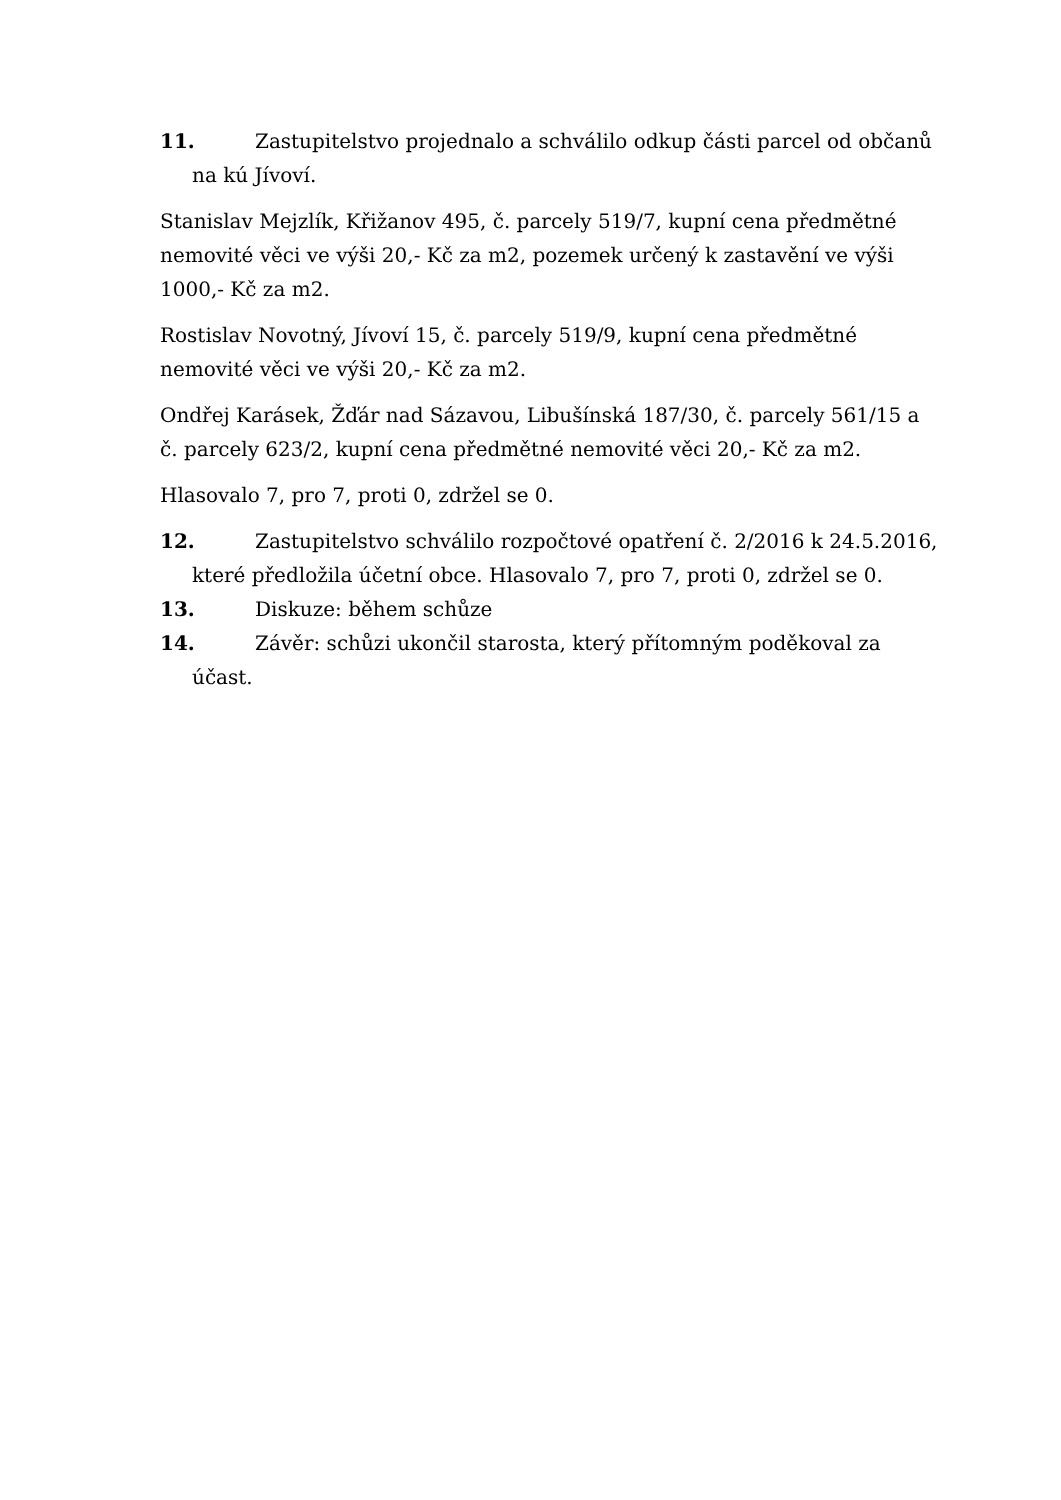11. Zastupitelstvo projednalo a schválilo odkup části parcel od občanů na kú Jívoví.
Stanislav Mejzlík, Křižanov 495, č. parcely 519/7, kupní cena předmětné nemovité věci ve výši 20,- Kč za m2, pozemek určený k zastavění ve výši 1000,- Kč za m2.
Rostislav Novotný, Jívoví 15, č. parcely 519/9, kupní cena předmětné nemovité věci ve výši 20,- Kč za m2.
Ondřej Karásek, Žďár nad Sázavou, Libušínská 187/30, č. parcely 561/15 a č. parcely 623/2, kupní cena předmětné nemovité věci 20,- Kč za m2.
Hlasovalo 7, pro 7, proti 0, zdržel se 0.
12. Zastupitelstvo schválilo rozpočtové opatření č. 2/2016 k 24.5.2016, které předložila účetní obce. Hlasovalo 7, pro 7, proti 0, zdržel se 0.
13. Diskuze: během schůze
14. Závěr: schůzi ukončil starosta, který přítomným poděkoval za účast.